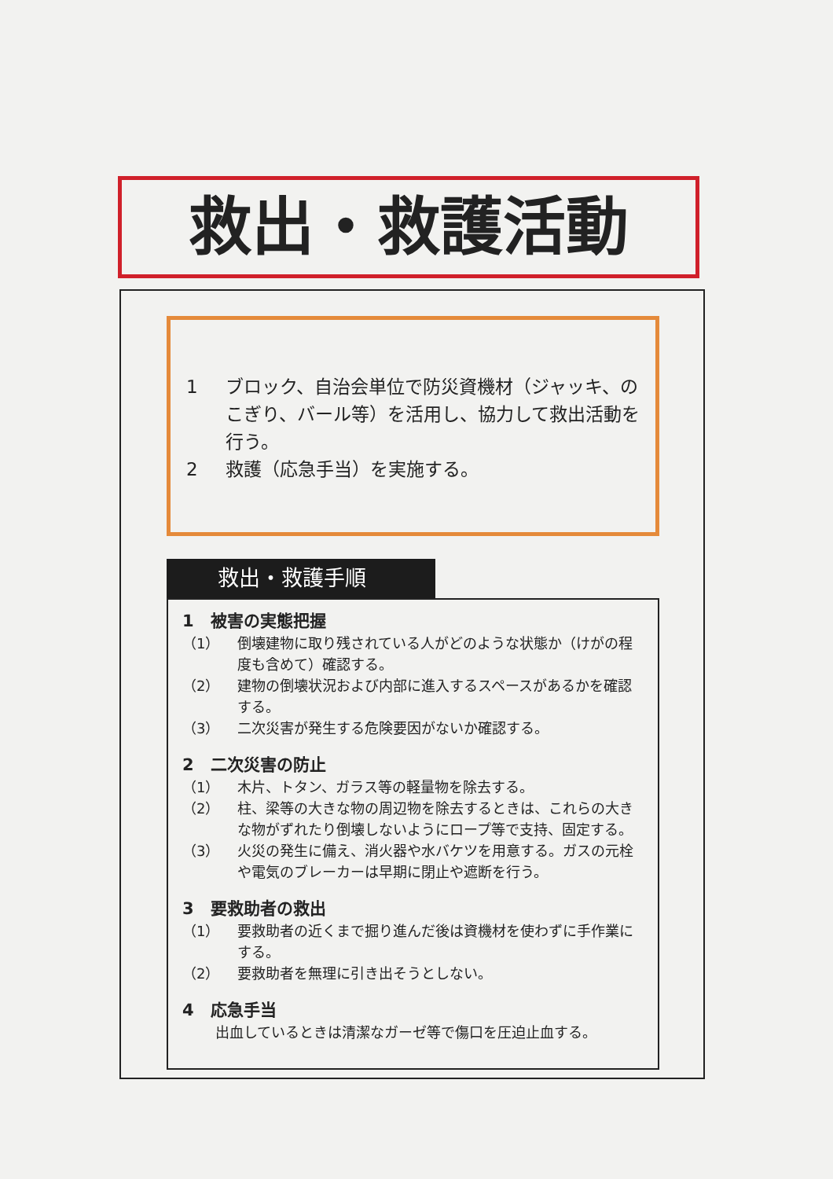救出・救護活動
1 ブロック、自治会単位で防災資機材（ジャッキ、のこぎり、バール等）を活用し、協力して救出活動を行う。
2 救護（応急手当）を実施する。
救出・救護手順
1　被害の実態把握
（1） 倒壊建物に取り残されている人がどのような状態か（けがの程度も含めて）確認する。
（2） 建物の倒壊状況および内部に進入するスペースがあるかを確認する。
（3） 二次災害が発生する危険要因がないか確認する。
2　二次災害の防止
（1） 木片、トタン、ガラス等の軽量物を除去する。
（2） 柱、梁等の大きな物の周辺物を除去するときは、これらの大きな物がずれたり倒壊しないようにロープ等で支持、固定する。
（3） 火災の発生に備え、消火器や水バケツを用意する。ガスの元栓や電気のブレーカーは早期に閉止や遮断を行う。
3　要救助者の救出
（1） 要救助者の近くまで掘り進んだ後は資機材を使わずに手作業にする。
（2） 要救助者を無理に引き出そうとしない。
4　応急手当
出血しているときは清潔なガーゼ等で傷口を圧迫止血する。